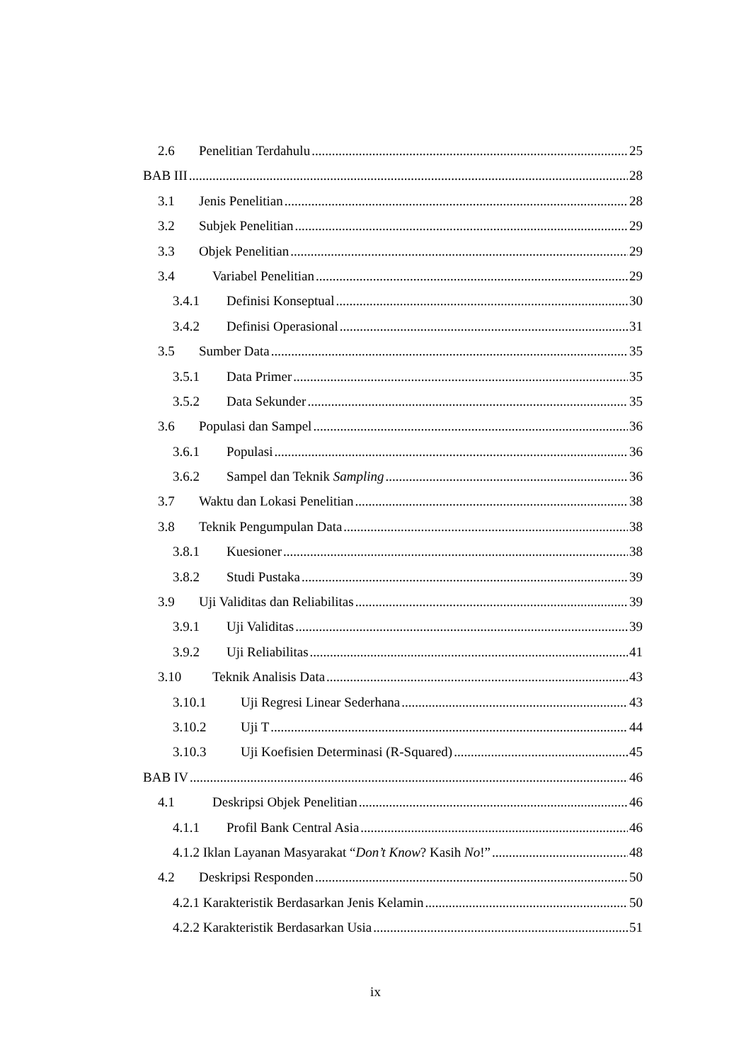2.6 Penelitian Terdahulu 25
BAB III 28
3.1 Jenis Penelitian 28
3.2 Subjek Penelitian 29
3.3 Objek Penelitian 29
3.4 Variabel Penelitian 29
3.4.1 Definisi Konseptual 30
3.4.2 Definisi Operasional 31
3.5 Sumber Data 35
3.5.1 Data Primer 35
3.5.2 Data Sekunder 35
3.6 Populasi dan Sampel 36
3.6.1 Populasi 36
3.6.2 Sampel dan Teknik Sampling 36
3.7 Waktu dan Lokasi Penelitian 38
3.8 Teknik Pengumpulan Data 38
3.8.1 Kuesioner 38
3.8.2 Studi Pustaka 39
3.9 Uji Validitas dan Reliabilitas 39
3.9.1 Uji Validitas 39
3.9.2 Uji Reliabilitas 41
3.10 Teknik Analisis Data 43
3.10.1 Uji Regresi Linear Sederhana 43
3.10.2 Uji T 44
3.10.3 Uji Koefisien Determinasi (R-Squared) 45
BAB IV 46
4.1 Deskripsi Objek Penelitian 46
4.1.1 Profil Bank Central Asia 46
4.1.2 Iklan Layanan Masyarakat “Don’t Know? Kasih No!” 48
4.2 Deskripsi Responden 50
4.2.1 Karakteristik Berdasarkan Jenis Kelamin 50
4.2.2 Karakteristik Berdasarkan Usia 51
ix